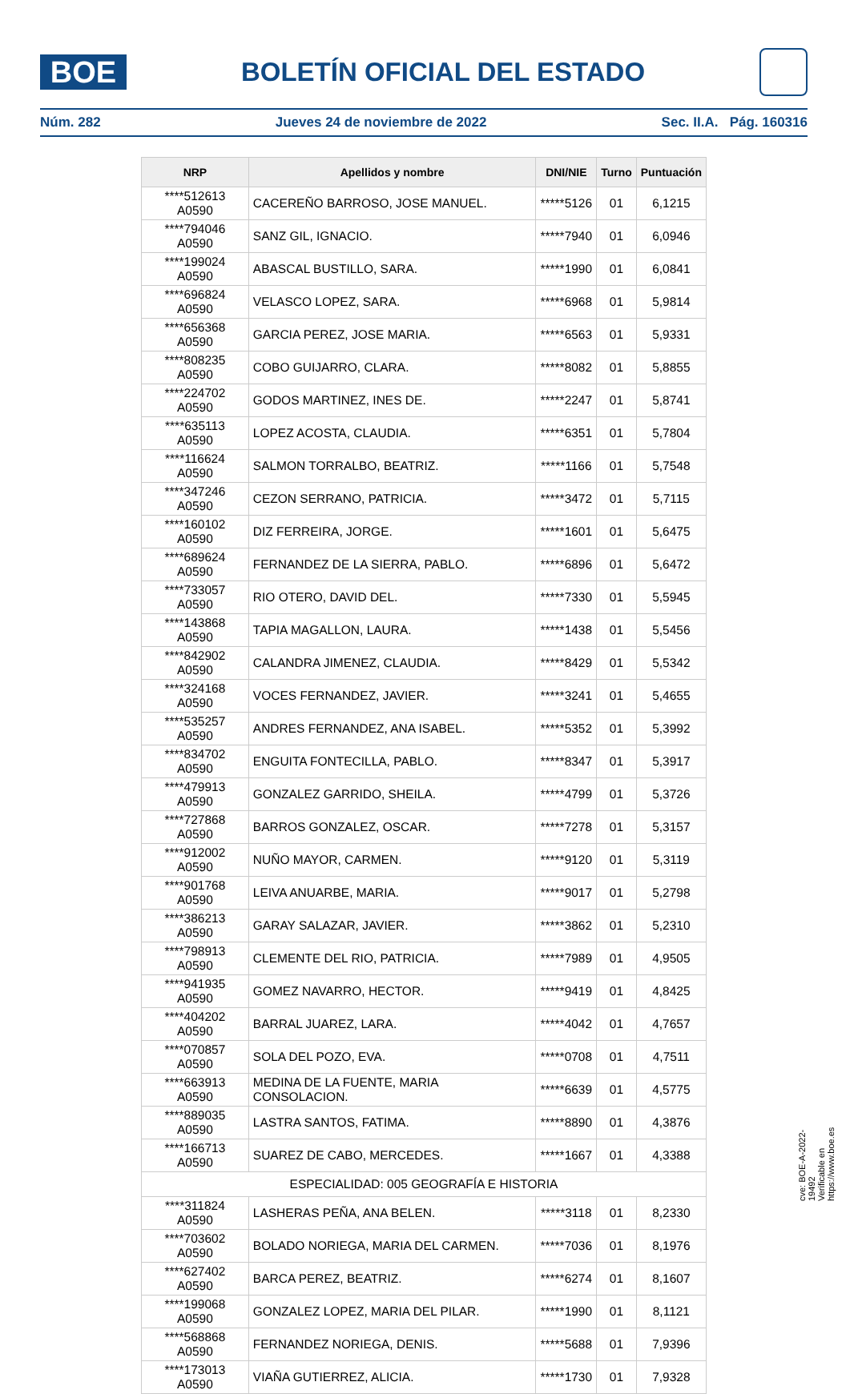BOE
BOLETÍN OFICIAL DEL ESTADO
Núm. 282 Jueves 24 de noviembre de 2022 Sec. II.A. Pág. 160316
| NRP | Apellidos y nombre | DNI/NIE | Turno | Puntuación |
| --- | --- | --- | --- | --- |
| ****512613 A0590 | CACEREÑO BARROSO, JOSE MANUEL. | *****5126 | 01 | 6,1215 |
| ****794046 A0590 | SANZ GIL, IGNACIO. | *****7940 | 01 | 6,0946 |
| ****199024 A0590 | ABASCAL BUSTILLO, SARA. | *****1990 | 01 | 6,0841 |
| ****696824 A0590 | VELASCO LOPEZ, SARA. | *****6968 | 01 | 5,9814 |
| ****656368 A0590 | GARCIA PEREZ, JOSE MARIA. | *****6563 | 01 | 5,9331 |
| ****808235 A0590 | COBO GUIJARRO, CLARA. | *****8082 | 01 | 5,8855 |
| ****224702 A0590 | GODOS MARTINEZ, INES DE. | *****2247 | 01 | 5,8741 |
| ****635113 A0590 | LOPEZ ACOSTA, CLAUDIA. | *****6351 | 01 | 5,7804 |
| ****116624 A0590 | SALMON TORRALBO, BEATRIZ. | *****1166 | 01 | 5,7548 |
| ****347246 A0590 | CEZON SERRANO, PATRICIA. | *****3472 | 01 | 5,7115 |
| ****160102 A0590 | DIZ FERREIRA, JORGE. | *****1601 | 01 | 5,6475 |
| ****689624 A0590 | FERNANDEZ DE LA SIERRA, PABLO. | *****6896 | 01 | 5,6472 |
| ****733057 A0590 | RIO OTERO, DAVID DEL. | *****7330 | 01 | 5,5945 |
| ****143868 A0590 | TAPIA MAGALLON, LAURA. | *****1438 | 01 | 5,5456 |
| ****842902 A0590 | CALANDRA JIMENEZ, CLAUDIA. | *****8429 | 01 | 5,5342 |
| ****324168 A0590 | VOCES FERNANDEZ, JAVIER. | *****3241 | 01 | 5,4655 |
| ****535257 A0590 | ANDRES FERNANDEZ, ANA ISABEL. | *****5352 | 01 | 5,3992 |
| ****834702 A0590 | ENGUITA FONTECILLA, PABLO. | *****8347 | 01 | 5,3917 |
| ****479913 A0590 | GONZALEZ GARRIDO, SHEILA. | *****4799 | 01 | 5,3726 |
| ****727868 A0590 | BARROS GONZALEZ, OSCAR. | *****7278 | 01 | 5,3157 |
| ****912002 A0590 | NUÑO MAYOR, CARMEN. | *****9120 | 01 | 5,3119 |
| ****901768 A0590 | LEIVA ANUARBE, MARIA. | *****9017 | 01 | 5,2798 |
| ****386213 A0590 | GARAY SALAZAR, JAVIER. | *****3862 | 01 | 5,2310 |
| ****798913 A0590 | CLEMENTE DEL RIO, PATRICIA. | *****7989 | 01 | 4,9505 |
| ****941935 A0590 | GOMEZ NAVARRO, HECTOR. | *****9419 | 01 | 4,8425 |
| ****404202 A0590 | BARRAL JUAREZ, LARA. | *****4042 | 01 | 4,7657 |
| ****070857 A0590 | SOLA DEL POZO, EVA. | *****0708 | 01 | 4,7511 |
| ****663913 A0590 | MEDINA DE LA FUENTE, MARIA CONSOLACION. | *****6639 | 01 | 4,5775 |
| ****889035 A0590 | LASTRA SANTOS, FATIMA. | *****8890 | 01 | 4,3876 |
| ****166713 A0590 | SUAREZ DE CABO, MERCEDES. | *****1667 | 01 | 4,3388 |
| ESPECIALIDAD: 005 GEOGRAFÍA E HISTORIA | | | | |
| ****311824 A0590 | LASHERAS PEÑA, ANA BELEN. | *****3118 | 01 | 8,2330 |
| ****703602 A0590 | BOLADO NORIEGA, MARIA DEL CARMEN. | *****7036 | 01 | 8,1976 |
| ****627402 A0590 | BARCA PEREZ, BEATRIZ. | *****6274 | 01 | 8,1607 |
| ****199068 A0590 | GONZALEZ LOPEZ, MARIA DEL PILAR. | *****1990 | 01 | 8,1121 |
| ****568868 A0590 | FERNANDEZ NORIEGA, DENIS. | *****5688 | 01 | 7,9396 |
| ****173013 A0590 | VIAÑA GUTIERREZ, ALICIA. | *****1730 | 01 | 7,9328 |
cve: BOE-A-2022-19492
Verificable en https://www.boe.es